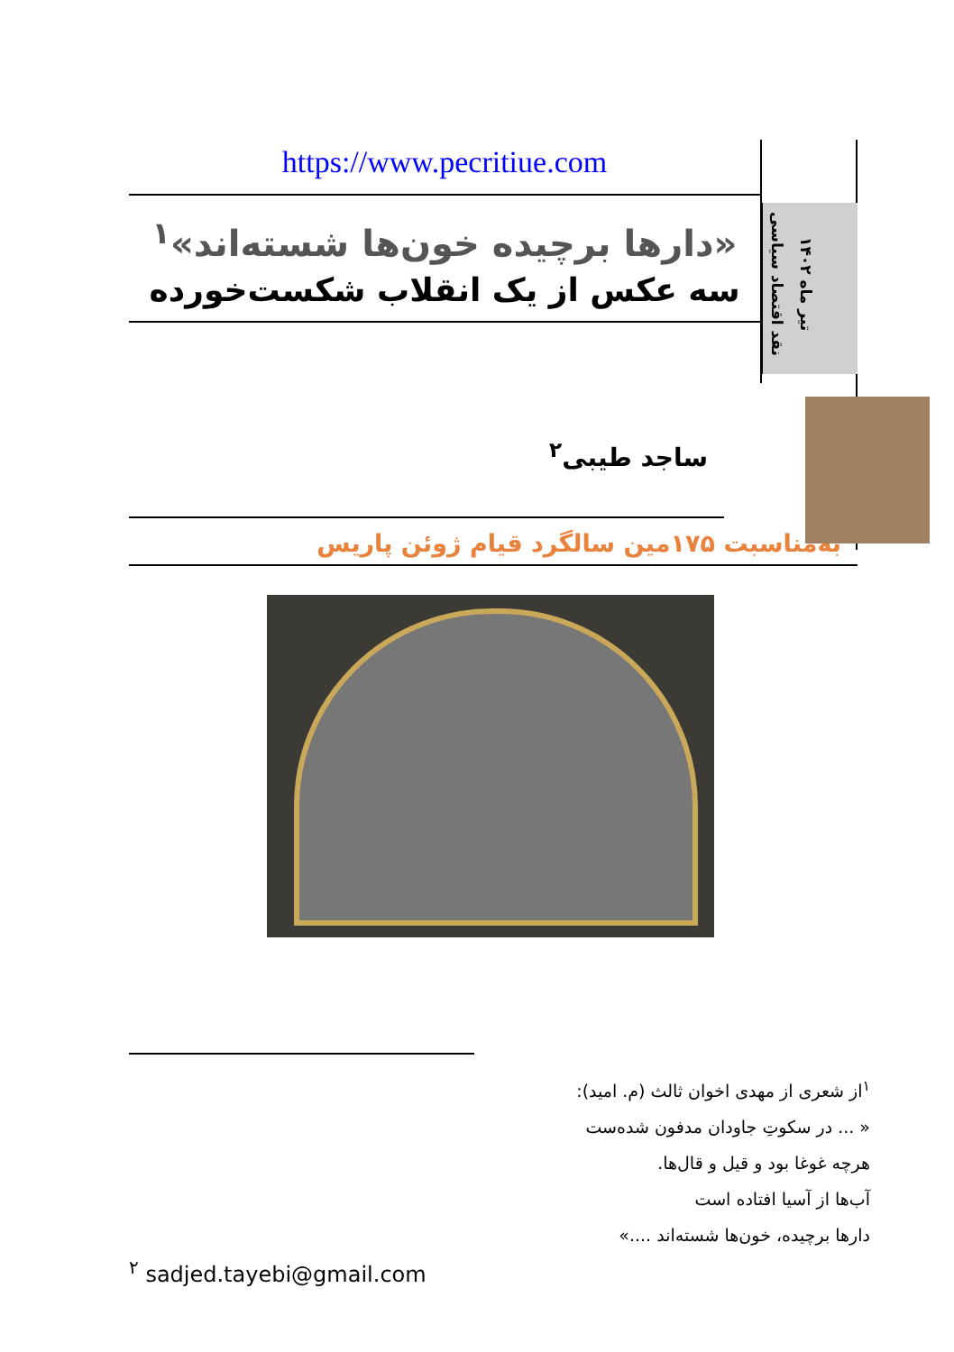https://www.pecritiue.com
«دارها برچیده خون‌ها شسته‌اند»<sup>۱</sup>
سه عکس از یک انقلاب شکست‌خورده
نقد اقتصاد سیاسی
تیر ماه ۱۴۰۲
ساجد طیبی<sup>۲</sup>
به‌مناسبت ۱۷۵مین سالگرد قیام ژوئن پاریس
<sup>۱</sup> از شعری از مهدی اخوان ثالث (م. امید):
« ... در سکوتِ جاودان مدفون شده‌ست
هرچه غوغا بود و قیل و قال‌ها.
آب‌ها از آسیا افتاده است
دارها برچیده، خون‌ها شسته‌اند ....»
<sup>۲</sup> sadjed.tayebi@gmail.com